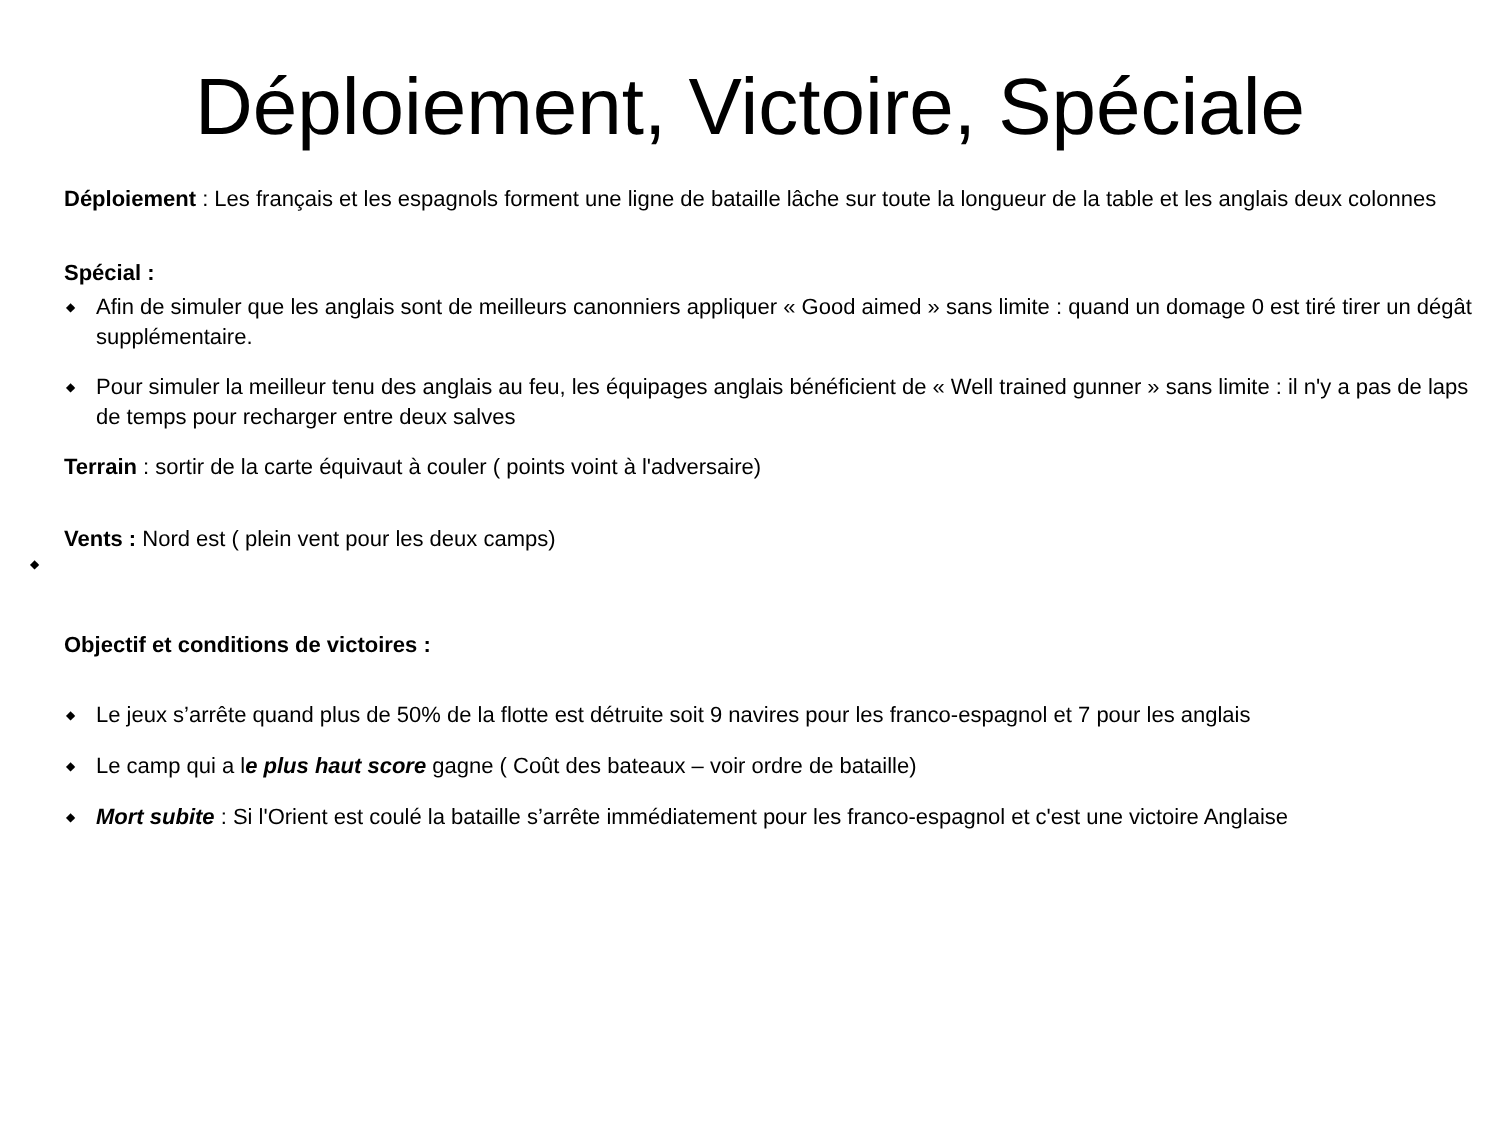Déploiement, Victoire, Spéciale
Déploiement : Les français et les espagnols forment une ligne de bataille lâche sur toute la longueur de la table et les anglais deux colonnes
Spécial :
◆ Afin de simuler que les anglais sont de meilleurs canonniers appliquer « Good aimed » sans limite : quand un domage 0 est tiré tirer un dégât supplémentaire.
◆ Pour simuler la meilleur tenu des anglais au feu, les équipages anglais bénéficient de « Well trained gunner » sans limite : il n'y a pas de laps de temps pour recharger entre deux salves
Terrain : sortir de la carte équivaut à couler ( points voint à l'adversaire)
Vents : Nord est ( plein vent pour les deux camps)
◆
Objectif et conditions de victoires :
◆ Le jeux s’arrête quand plus de 50% de la flotte est détruite soit 9 navires pour les franco-espagnol et 7 pour les anglais
◆ Le camp qui a le plus haut score gagne ( Coût des bateaux – voir ordre de bataille)
◆ Mort subite : Si l'Orient est coulé la bataille s’arrête immédiatement pour les franco-espagnol et c'est une victoire Anglaise